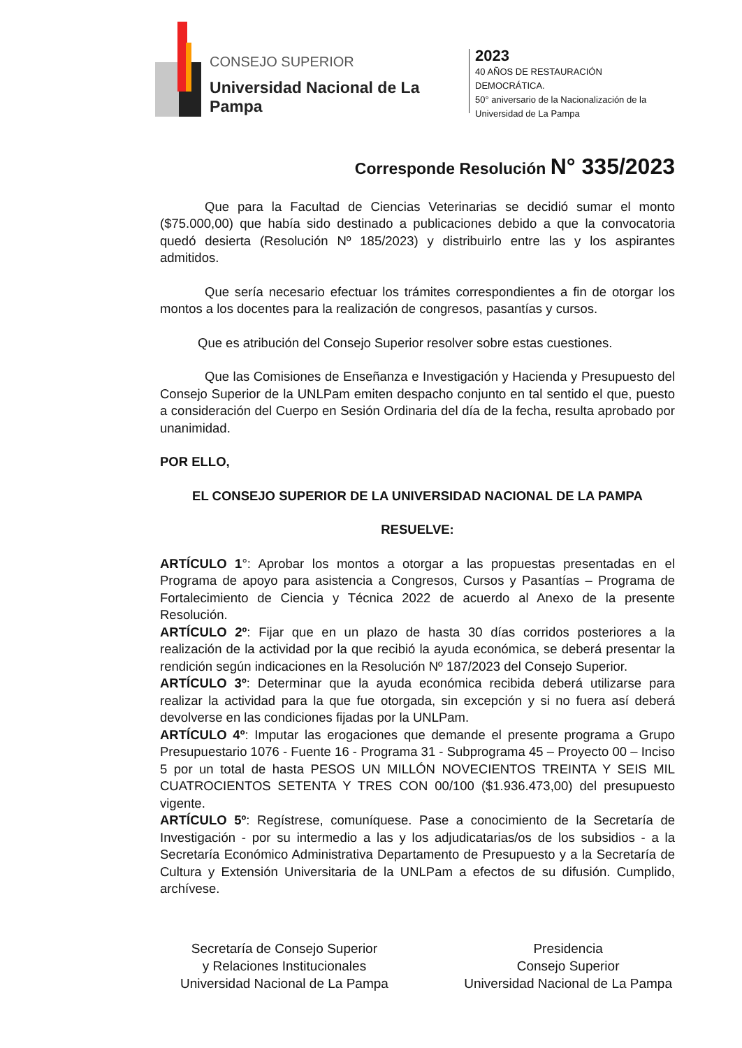CONSEJO SUPERIOR
Universidad Nacional de La Pampa
2023
40 AÑOS DE RESTAURACIÓN DEMOCRÁTICA.
50° aniversario de la Nacionalización de la
Universidad de La Pampa
Corresponde Resolución N° 335/2023
Que para la Facultad de Ciencias Veterinarias se decidió sumar el monto ($75.000,00) que había sido destinado a publicaciones debido a que la convocatoria quedó desierta (Resolución Nº 185/2023) y distribuirlo entre las y los aspirantes admitidos.
Que sería necesario efectuar los trámites correspondientes a fin de otorgar los montos a los docentes para la realización de congresos, pasantías y cursos.
Que es atribución del Consejo Superior resolver sobre estas cuestiones.
Que las Comisiones de Enseñanza e Investigación y Hacienda y Presupuesto del Consejo Superior de la UNLPam emiten despacho conjunto en tal sentido el que, puesto a consideración del Cuerpo en Sesión Ordinaria del día de la fecha, resulta aprobado por unanimidad.
POR ELLO,
EL CONSEJO SUPERIOR DE LA UNIVERSIDAD NACIONAL DE LA PAMPA
RESUELVE:
ARTÍCULO 1°: Aprobar los montos a otorgar a las propuestas presentadas en el Programa de apoyo para asistencia a Congresos, Cursos y Pasantías – Programa de Fortalecimiento de Ciencia y Técnica 2022 de acuerdo al Anexo de la presente Resolución.
ARTÍCULO 2º: Fijar que en un plazo de hasta 30 días corridos posteriores a la realización de la actividad por la que recibió la ayuda económica, se deberá presentar la rendición según indicaciones en la Resolución Nº 187/2023 del Consejo Superior.
ARTÍCULO 3º: Determinar que la ayuda económica recibida deberá utilizarse para realizar la actividad para la que fue otorgada, sin excepción y si no fuera así deberá devolverse en las condiciones fijadas por la UNLPam.
ARTÍCULO 4º: Imputar las erogaciones que demande el presente programa a Grupo Presupuestario 1076 - Fuente 16 - Programa 31 - Subprograma 45 – Proyecto 00 – Inciso 5 por un total de hasta PESOS UN MILLÓN NOVECIENTOS TREINTA Y SEIS MIL CUATROCIENTOS SETENTA Y TRES CON 00/100 ($1.936.473,00) del presupuesto vigente.
ARTÍCULO 5º: Regístrese, comuníquese. Pase a conocimiento de la Secretaría de Investigación - por su intermedio a las y los adjudicatarias/os de los subsidios - a la Secretaría Económico Administrativa Departamento de Presupuesto y a la Secretaría de Cultura y Extensión Universitaria de la UNLPam a efectos de su difusión. Cumplido, archívese.
Secretaría de Consejo Superior
y Relaciones Institucionales
Universidad Nacional de La Pampa
Presidencia
Consejo Superior
Universidad Nacional de La Pampa